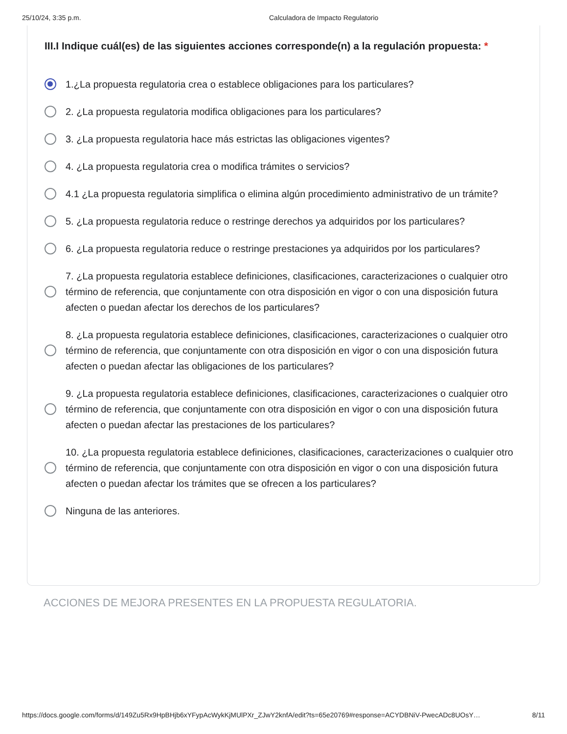25/10/24, 3:35 p.m. Calculadora de Impacto Regulatorio
III.I Indique cuál(es) de las siguientes acciones corresponde(n) a la regulación propuesta: *
1.¿La propuesta regulatoria crea o establece obligaciones para los particulares?
2. ¿La propuesta regulatoria modifica obligaciones para los particulares?
3. ¿La propuesta regulatoria hace más estrictas las obligaciones vigentes?
4. ¿La propuesta regulatoria crea o modifica trámites o servicios?
4.1 ¿La propuesta regulatoria simplifica o elimina algún procedimiento administrativo de un trámite?
5. ¿La propuesta regulatoria reduce o restringe derechos ya adquiridos por los particulares?
6. ¿La propuesta regulatoria reduce o restringe prestaciones ya adquiridos por los particulares?
7. ¿La propuesta regulatoria establece definiciones, clasificaciones, caracterizaciones o cualquier otro término de referencia, que conjuntamente con otra disposición en vigor o con una disposición futura afecten o puedan afectar los derechos de los particulares?
8. ¿La propuesta regulatoria establece definiciones, clasificaciones, caracterizaciones o cualquier otro término de referencia, que conjuntamente con otra disposición en vigor o con una disposición futura afecten o puedan afectar las obligaciones de los particulares?
9. ¿La propuesta regulatoria establece definiciones, clasificaciones, caracterizaciones o cualquier otro término de referencia, que conjuntamente con otra disposición en vigor o con una disposición futura afecten o puedan afectar las prestaciones de los particulares?
10. ¿La propuesta regulatoria establece definiciones, clasificaciones, caracterizaciones o cualquier otro término de referencia, que conjuntamente con otra disposición en vigor o con una disposición futura afecten o puedan afectar los trámites que se ofrecen a los particulares?
Ninguna de las anteriores.
ACCIONES DE MEJORA PRESENTES EN LA PROPUESTA REGULATORIA.
https://docs.google.com/forms/d/149Zu5Rx9HpBHjb6xYFypAcWykKjMUlPXr_ZJwY2knfA/edit?ts=65e20769#response=ACYDBNiV-PwecADc8UOsY… 8/11